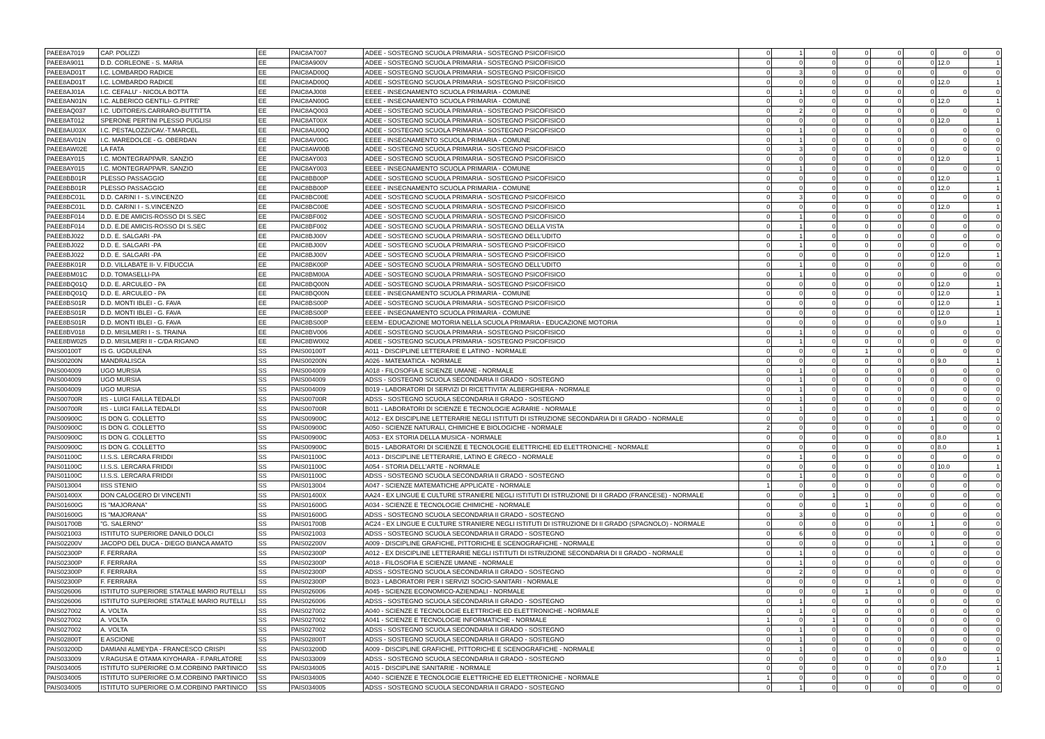| PAEE8A7019 | CAP. POLIZZI | EE | PAIC8A7007 | ADEE - SOSTEGNO SCUOLA PRIMARIA - SOSTEGNO PSICOFISICO | 0 | 1 | 0 | 0 | 0 | 0 | 0 | 0 |
| PAEE8A9011 | D.D. CORLEONE - S. MARIA | EE | PAIC8A900V | ADEE - SOSTEGNO SCUOLA PRIMARIA - SOSTEGNO PSICOFISICO | 0 | 0 | 0 | 0 | 0 | 0 | 12.0 | 1 |
| PAEE8AD01T | I.C. LOMBARDO RADICE | EE | PAIC8AD00Q | ADEE - SOSTEGNO SCUOLA PRIMARIA - SOSTEGNO PSICOFISICO | 0 | 3 | 0 | 0 | 0 | 0 | 0 | 0 |
| PAEE8AD01T | I.C. LOMBARDO RADICE | EE | PAIC8AD00Q | ADEE - SOSTEGNO SCUOLA PRIMARIA - SOSTEGNO PSICOFISICO | 0 | 0 | 0 | 0 | 0 | 0 | 12.0 | 1 |
| PAEE8AJ01A | I.C. CEFALU' - NICOLA BOTTA | EE | PAIC8AJ008 | EEEE - INSEGNAMENTO SCUOLA PRIMARIA - COMUNE | 0 | 1 | 0 | 0 | 0 | 0 | 0 | 0 |
| PAEE8AN01N | I.C. ALBERICO GENTILI- G.PITRE' | EE | PAIC8AN00G | EEEE - INSEGNAMENTO SCUOLA PRIMARIA - COMUNE | 0 | 0 | 0 | 0 | 0 | 0 | 12.0 | 1 |
| PAEE8AQ037 | I.C. UDITORE/S.CARRARO-BUTTITTA | EE | PAIC8AQ003 | ADEE - SOSTEGNO SCUOLA PRIMARIA - SOSTEGNO PSICOFISICO | 0 | 2 | 0 | 0 | 0 | 0 | 0 | 0 |
| PAEE8AT012 | SPERONE PERTINI PLESSO PUGLISI | EE | PAIC8AT00X | ADEE - SOSTEGNO SCUOLA PRIMARIA - SOSTEGNO PSICOFISICO | 0 | 0 | 0 | 0 | 0 | 0 | 12.0 | 1 |
| PAEE8AU03X | I.C. PESTALOZZI/CAV.-T.MARCEL. | EE | PAIC8AU00Q | ADEE - SOSTEGNO SCUOLA PRIMARIA - SOSTEGNO PSICOFISICO | 0 | 1 | 0 | 0 | 0 | 0 | 0 | 0 |
| PAEE8AV01N | I.C. MAREDOLCE - G. OBERDAN | EE | PAIC8AV00G | EEEE - INSEGNAMENTO SCUOLA PRIMARIA - COMUNE | 0 | 1 | 0 | 0 | 0 | 0 | 0 | 0 |
| PAEE8AW02E | LA FATA | EE | PAIC8AW00B | ADEE - SOSTEGNO SCUOLA PRIMARIA - SOSTEGNO PSICOFISICO | 0 | 3 | 0 | 0 | 0 | 0 | 0 | 0 |
| PAEE8AY015 | I.C. MONTEGRAPPA/R. SANZIO | EE | PAIC8AY003 | ADEE - SOSTEGNO SCUOLA PRIMARIA - SOSTEGNO PSICOFISICO | 0 | 0 | 0 | 0 | 0 | 0 | 12.0 | 1 |
| PAEE8AY015 | I.C. MONTEGRAPPA/R. SANZIO | EE | PAIC8AY003 | EEEE - INSEGNAMENTO SCUOLA PRIMARIA - COMUNE | 0 | 1 | 0 | 0 | 0 | 0 | 0 | 0 |
| PAEE8BB01R | PLESSO PASSAGGIO | EE | PAIC8BB00P | ADEE - SOSTEGNO SCUOLA PRIMARIA - SOSTEGNO PSICOFISICO | 0 | 0 | 0 | 0 | 0 | 0 | 12.0 | 1 |
| PAEE8BB01R | PLESSO PASSAGGIO | EE | PAIC8BB00P | EEEE - INSEGNAMENTO SCUOLA PRIMARIA - COMUNE | 0 | 0 | 0 | 0 | 0 | 0 | 12.0 | 1 |
| PAEE8BC01L | D.D. CARINI I - S.VINCENZO | EE | PAIC8BC00E | ADEE - SOSTEGNO SCUOLA PRIMARIA - SOSTEGNO PSICOFISICO | 0 | 3 | 0 | 0 | 0 | 0 | 0 | 0 |
| PAEE8BC01L | D.D. CARINI I - S.VINCENZO | EE | PAIC8BC00E | ADEE - SOSTEGNO SCUOLA PRIMARIA - SOSTEGNO PSICOFISICO | 0 | 0 | 0 | 0 | 0 | 0 | 12.0 | 1 |
| PAEE8BF014 | D.D. E.DE AMICIS-ROSSO DI S.SEC | EE | PAIC8BF002 | ADEE - SOSTEGNO SCUOLA PRIMARIA - SOSTEGNO PSICOFISICO | 0 | 1 | 0 | 0 | 0 | 0 | 0 | 0 |
| PAEE8BF014 | D.D. E.DE AMICIS-ROSSO DI S.SEC | EE | PAIC8BF002 | ADEE - SOSTEGNO SCUOLA PRIMARIA - SOSTEGNO DELLA VISTA | 0 | 1 | 0 | 0 | 0 | 0 | 0 | 0 |
| PAEE8BJ022 | D.D. E. SALGARI -PA | EE | PAIC8BJ00V | ADEE - SOSTEGNO SCUOLA PRIMARIA - SOSTEGNO DELL'UDITO | 0 | 1 | 0 | 0 | 0 | 0 | 0 | 0 |
| PAEE8BJ022 | D.D. E. SALGARI -PA | EE | PAIC8BJ00V | ADEE - SOSTEGNO SCUOLA PRIMARIA - SOSTEGNO PSICOFISICO | 0 | 1 | 0 | 0 | 0 | 0 | 0 | 0 |
| PAEE8BJ022 | D.D. E. SALGARI -PA | EE | PAIC8BJ00V | ADEE - SOSTEGNO SCUOLA PRIMARIA - SOSTEGNO PSICOFISICO | 0 | 0 | 0 | 0 | 0 | 0 | 12.0 | 1 |
| PAEE8BK01R | D.D. VILLABATE II- V. FIDUCCIA | EE | PAIC8BK00P | ADEE - SOSTEGNO SCUOLA PRIMARIA - SOSTEGNO DELL'UDITO | 0 | 1 | 0 | 0 | 0 | 0 | 0 | 0 |
| PAEE8BM01C | D.D. TOMASELLI-PA | EE | PAIC8BM00A | ADEE - SOSTEGNO SCUOLA PRIMARIA - SOSTEGNO PSICOFISICO | 0 | 1 | 0 | 0 | 0 | 0 | 0 | 0 |
| PAEE8BQ01Q | D.D. E. ARCULEO - PA | EE | PAIC8BQ00N | ADEE - SOSTEGNO SCUOLA PRIMARIA - SOSTEGNO PSICOFISICO | 0 | 0 | 0 | 0 | 0 | 0 | 12.0 | 1 |
| PAEE8BQ01Q | D.D. E. ARCULEO - PA | EE | PAIC8BQ00N | EEEE - INSEGNAMENTO SCUOLA PRIMARIA - COMUNE | 0 | 0 | 0 | 0 | 0 | 0 | 12.0 | 1 |
| PAEE8BS01R | D.D. MONTI IBLEI - G. FAVA | EE | PAIC8BS00P | ADEE - SOSTEGNO SCUOLA PRIMARIA - SOSTEGNO PSICOFISICO | 0 | 0 | 0 | 0 | 0 | 0 | 12.0 | 1 |
| PAEE8BS01R | D.D. MONTI IBLEI - G. FAVA | EE | PAIC8BS00P | EEEE - INSEGNAMENTO SCUOLA PRIMARIA - COMUNE | 0 | 0 | 0 | 0 | 0 | 0 | 12.0 | 1 |
| PAEE8BS01R | D.D. MONTI IBLEI - G. FAVA | EE | PAIC8BS00P | EEEM - EDUCAZIONE MOTORIA NELLA SCUOLA PRIMARIA - EDUCAZIONE MOTORIA | 0 | 0 | 0 | 0 | 0 | 0 | 9.0 | 1 |
| PAEE8BV018 | D.D. MISILMERI I - S. TRAINA | EE | PAIC8BV006 | ADEE - SOSTEGNO SCUOLA PRIMARIA - SOSTEGNO PSICOFISICO | 0 | 1 | 0 | 0 | 0 | 0 | 0 | 0 |
| PAEE8BW025 | D.D. MISILMERI II - C/DA RIGANO | EE | PAIC8BW002 | ADEE - SOSTEGNO SCUOLA PRIMARIA - SOSTEGNO PSICOFISICO | 0 | 1 | 0 | 0 | 0 | 0 | 0 | 0 |
| PAIS00100T | IS G. UGDULENA | SS | PAIS00100T | A011 - DISCIPLINE LETTERARIE E LATINO - NORMALE | 0 | 0 | 0 | 1 | 0 | 0 | 0 | 0 |
| PAIS00200N | MANDRALISCA | SS | PAIS00200N | A026 - MATEMATICA - NORMALE | 0 | 0 | 0 | 0 | 0 | 0 | 9.0 | 1 |
| PAIS004009 | UGO MURSIA | SS | PAIS004009 | A018 - FILOSOFIA E SCIENZE UMANE - NORMALE | 0 | 1 | 0 | 0 | 0 | 0 | 0 | 0 |
| PAIS004009 | UGO MURSIA | SS | PAIS004009 | ADSS - SOSTEGNO SCUOLA SECONDARIA II GRADO - SOSTEGNO | 0 | 1 | 0 | 0 | 0 | 0 | 0 | 0 |
| PAIS004009 | UGO MURSIA | SS | PAIS004009 | B019 - LABORATORI DI SERVIZI DI RICETTIVITA' ALBERGHIERA - NORMALE | 0 | 1 | 0 | 0 | 0 | 0 | 0 | 0 |
| PAIS00700R | IIS - LUIGI FAILLA TEDALDI | SS | PAIS00700R | ADSS - SOSTEGNO SCUOLA SECONDARIA II GRADO - SOSTEGNO | 0 | 1 | 0 | 0 | 0 | 0 | 0 | 0 |
| PAIS00700R | IIS - LUIGI FAILLA TEDALDI | SS | PAIS00700R | B011 - LABORATORI DI SCIENZE E TECNOLOGIE AGRARIE - NORMALE | 0 | 1 | 0 | 0 | 0 | 0 | 0 | 0 |
| PAIS00900C | IS DON G. COLLETTO | SS | PAIS00900C | A012 - EX DISCIPLINE LETTERARIE NEGLI ISTITUTI DI ISTRUZIONE SECONDARIA DI II GRADO - NORMALE | 0 | 0 | 0 | 0 | 0 | 1 | 0 | 0 |
| PAIS00900C | IS DON G. COLLETTO | SS | PAIS00900C | A050 - SCIENZE NATURALI, CHIMICHE E BIOLOGICHE - NORMALE | 2 | 0 | 0 | 0 | 0 | 0 | 0 | 0 |
| PAIS00900C | IS DON G. COLLETTO | SS | PAIS00900C | A053 - EX STORIA DELLA MUSICA - NORMALE | 0 | 0 | 0 | 0 | 0 | 0 | 8.0 | 1 |
| PAIS00900C | IS DON G. COLLETTO | SS | PAIS00900C | B015 - LABORATORI DI SCIENZE E TECNOLOGIE ELETTRICHE ED ELETTRONICHE - NORMALE | 0 | 0 | 0 | 0 | 0 | 0 | 8.0 | 1 |
| PAIS01100C | I.I.S.S. LERCARA FRIDDI | SS | PAIS01100C | A013 - DISCIPLINE LETTERARIE, LATINO E GRECO - NORMALE | 0 | 1 | 0 | 0 | 0 | 0 | 0 | 0 |
| PAIS01100C | I.I.S.S. LERCARA FRIDDI | SS | PAIS01100C | A054 - STORIA DELL'ARTE - NORMALE | 0 | 0 | 0 | 0 | 0 | 0 | 10.0 | 1 |
| PAIS01100C | I.I.S.S. LERCARA FRIDDI | SS | PAIS01100C | ADSS - SOSTEGNO SCUOLA SECONDARIA II GRADO - SOSTEGNO | 0 | 1 | 0 | 0 | 0 | 0 | 0 | 0 |
| PAIS013004 | IISS STENIO | SS | PAIS013004 | A047 - SCIENZE MATEMATICHE APPLICATE - NORMALE | 1 | 0 | 0 | 0 | 0 | 0 | 0 | 0 |
| PAIS01400X | DON CALOGERO DI VINCENTI | SS | PAIS01400X | AA24 - EX LINGUE E CULTURE STRANIERE NEGLI ISTITUTI DI ISTRUZIONE DI II GRADO (FRANCESE) - NORMALE | 0 | 0 | 1 | 0 | 0 | 0 | 0 | 0 |
| PAIS01600G | IS "MAJORANA" | SS | PAIS01600G | A034 - SCIENZE E TECNOLOGIE CHIMICHE - NORMALE | 0 | 0 | 0 | 1 | 0 | 0 | 0 | 0 |
| PAIS01600G | IS "MAJORANA" | SS | PAIS01600G | ADSS - SOSTEGNO SCUOLA SECONDARIA II GRADO - SOSTEGNO | 0 | 3 | 0 | 0 | 0 | 0 | 0 | 0 |
| PAIS01700B | "G. SALERNO" | SS | PAIS01700B | AC24 - EX LINGUE E CULTURE STRANIERE NEGLI ISTITUTI DI ISTRUZIONE DI II GRADO (SPAGNOLO) - NORMALE | 0 | 0 | 0 | 0 | 0 | 1 | 0 | 0 |
| PAIS021003 | ISTITUTO SUPERIORE DANILO DOLCI | SS | PAIS021003 | ADSS - SOSTEGNO SCUOLA SECONDARIA II GRADO - SOSTEGNO | 0 | 6 | 0 | 0 | 0 | 0 | 0 | 0 |
| PAIS02200V | JACOPO DEL DUCA - DIEGO BIANCA AMATO | SS | PAIS02200V | A009 - DISCIPLINE GRAFICHE, PITTORICHE E SCENOGRAFICHE - NORMALE | 0 | 0 | 0 | 0 | 0 | 1 | 0 | 0 |
| PAIS02300P | F. FERRARA | SS | PAIS02300P | A012 - EX DISCIPLINE LETTERARIE NEGLI ISTITUTI DI ISTRUZIONE SECONDARIA DI II GRADO - NORMALE | 0 | 1 | 0 | 0 | 0 | 0 | 0 | 0 |
| PAIS02300P | F. FERRARA | SS | PAIS02300P | A018 - FILOSOFIA E SCIENZE UMANE - NORMALE | 0 | 1 | 0 | 0 | 0 | 0 | 0 | 0 |
| PAIS02300P | F. FERRARA | SS | PAIS02300P | ADSS - SOSTEGNO SCUOLA SECONDARIA II GRADO - SOSTEGNO | 0 | 2 | 0 | 0 | 0 | 0 | 0 | 0 |
| PAIS02300P | F. FERRARA | SS | PAIS02300P | B023 - LABORATORI PER I SERVIZI SOCIO-SANITARI - NORMALE | 0 | 0 | 0 | 0 | 1 | 0 | 0 | 0 |
| PAIS026006 | ISTITUTO SUPERIORE STATALE MARIO RUTELLI | SS | PAIS026006 | A045 - SCIENZE ECONOMICO-AZIENDALI - NORMALE | 0 | 0 | 0 | 1 | 0 | 0 | 0 | 0 |
| PAIS026006 | ISTITUTO SUPERIORE STATALE MARIO RUTELLI | SS | PAIS026006 | ADSS - SOSTEGNO SCUOLA SECONDARIA II GRADO - SOSTEGNO | 0 | 1 | 0 | 0 | 0 | 0 | 0 | 0 |
| PAIS027002 | A. VOLTA | SS | PAIS027002 | A040 - SCIENZE E TECNOLOGIE ELETTRICHE ED ELETTRONICHE - NORMALE | 0 | 1 | 0 | 0 | 0 | 0 | 0 | 0 |
| PAIS027002 | A. VOLTA | SS | PAIS027002 | A041 - SCIENZE E TECNOLOGIE INFORMATICHE - NORMALE | 1 | 0 | 1 | 0 | 0 | 0 | 0 | 0 |
| PAIS027002 | A. VOLTA | SS | PAIS027002 | ADSS - SOSTEGNO SCUOLA SECONDARIA II GRADO - SOSTEGNO | 0 | 1 | 0 | 0 | 0 | 0 | 0 | 0 |
| PAIS02800T | E ASCIONE | SS | PAIS02800T | ADSS - SOSTEGNO SCUOLA SECONDARIA II GRADO - SOSTEGNO | 0 | 1 | 0 | 0 | 0 | 0 | 0 | 0 |
| PAIS03200D | DAMIANI ALMEYDA - FRANCESCO CRISPI | SS | PAIS03200D | A009 - DISCIPLINE GRAFICHE, PITTORICHE E SCENOGRAFICHE - NORMALE | 0 | 1 | 0 | 0 | 0 | 0 | 0 | 0 |
| PAIS033009 | V.RAGUSA E OTAMA KIYOHARA - F.PARLATORE | SS | PAIS033009 | ADSS - SOSTEGNO SCUOLA SECONDARIA II GRADO - SOSTEGNO | 0 | 0 | 0 | 0 | 0 | 0 | 9.0 | 1 |
| PAIS034005 | ISTITUTO SUPERIORE O.M.CORBINO PARTINICO | SS | PAIS034005 | A015 - DISCIPLINE SANITARIE - NORMALE | 0 | 0 | 0 | 0 | 0 | 0 | 7.0 | 1 |
| PAIS034005 | ISTITUTO SUPERIORE O.M.CORBINO PARTINICO | SS | PAIS034005 | A040 - SCIENZE E TECNOLOGIE ELETTRICHE ED ELETTRONICHE - NORMALE | 1 | 0 | 0 | 0 | 0 | 0 | 0 | 0 |
| PAIS034005 | ISTITUTO SUPERIORE O.M.CORBINO PARTINICO | SS | PAIS034005 | ADSS - SOSTEGNO SCUOLA SECONDARIA II GRADO - SOSTEGNO | 0 | 1 | 0 | 0 | 0 | 0 | 0 | 0 |